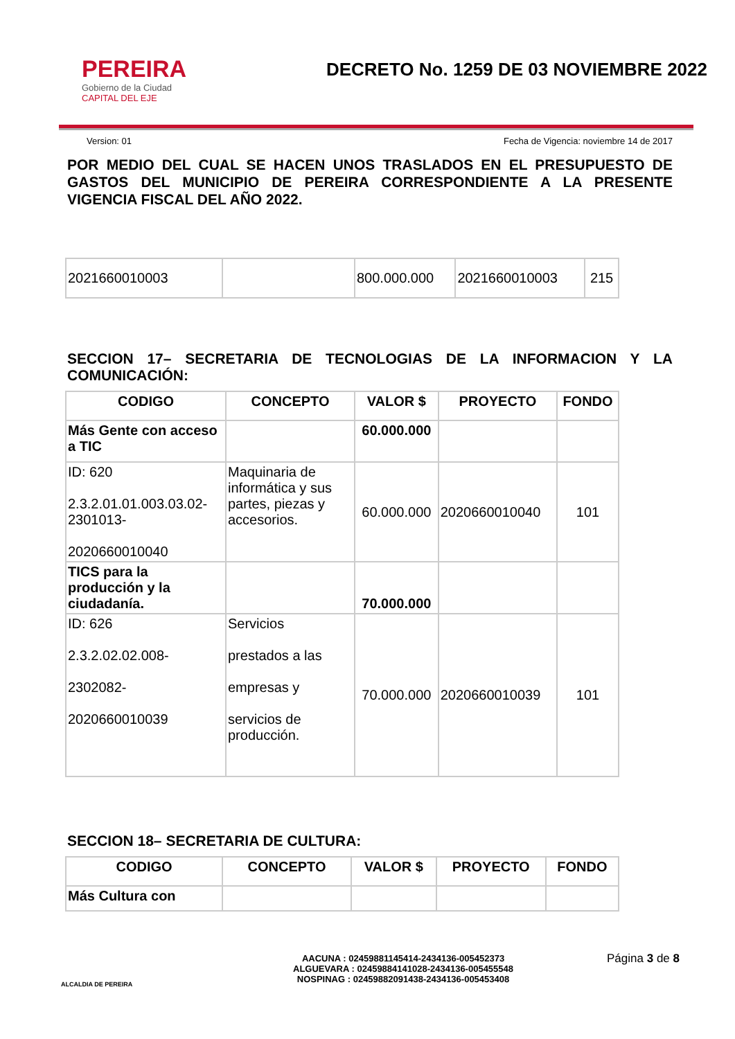PEREIRA
Gobierno de la Ciudad
CAPITAL DEL EJE
DECRETO No. 1259 DE 03 NOVIEMBRE 2022
Version: 01 Fecha de Vigencia: noviembre 14 de 2017
POR MEDIO DEL CUAL SE HACEN UNOS TRASLADOS EN EL PRESUPUESTO DE GASTOS DEL MUNICIPIO DE PEREIRA CORRESPONDIENTE A LA PRESENTE VIGENCIA FISCAL DEL AÑO 2022.
| 2021660010003 | | 800.000.000 | 2021660010003 | 215 |
SECCION 17– SECRETARIA DE TECNOLOGIAS DE LA INFORMACION Y LA COMUNICACIÓN:
| CODIGO | CONCEPTO | VALOR $ | PROYECTO | FONDO |
| --- | --- | --- | --- | --- |
| Más Gente con acceso a TIC | | 60.000.000 | | |
| ID: 620 2.3.2.01.01.003.03.02-2301013- 2020660010040 | Maquinaria de informática y sus partes, piezas y accesorios. | 60.000.000 | 2020660010040 | 101 |
| TICS para la producción y la ciudadanía. | | 70.000.000 | | |
| ID: 626 2.3.2.02.02.008- 2302082- 2020660010039 | Servicios prestados a las empresas y servicios de producción. | 70.000.000 | 2020660010039 | 101 |
SECCION 18– SECRETARIA DE CULTURA:
| CODIGO | CONCEPTO | VALOR $ | PROYECTO | FONDO |
| --- | --- | --- | --- | --- |
| Más Cultura con | | | | |
ALCALDIA DE PEREIRA
AACUNA : 02459881145414-2434136-005452373
ALGUEVARA : 02459884141028-2434136-005455548
NOSPINAG : 02459882091438-2434136-005453408
Página 3 de 8